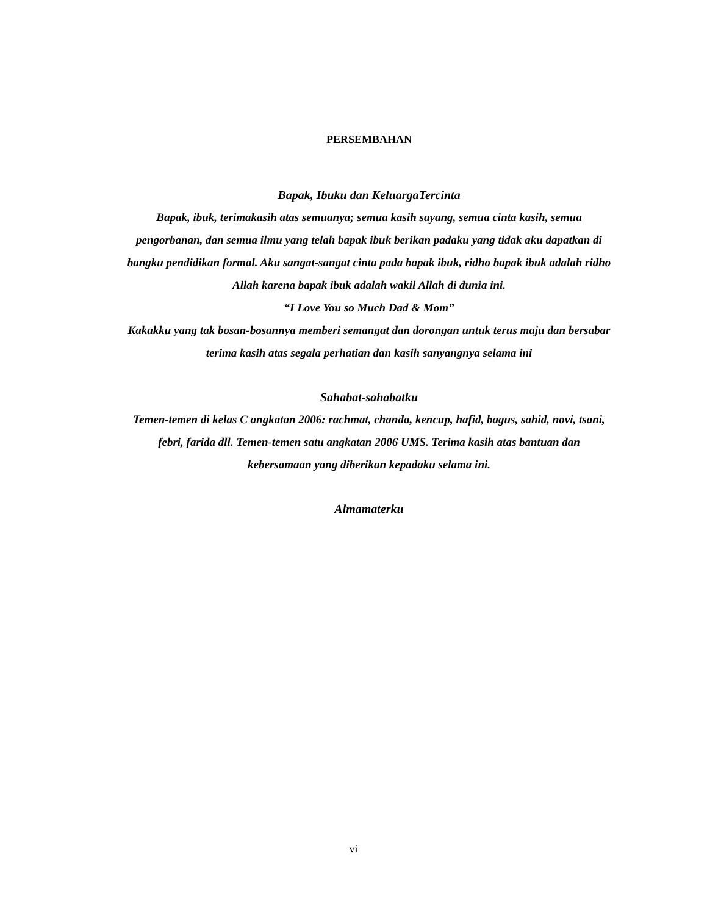PERSEMBAHAN
Bapak, Ibuku dan KeluargaTercinta
Bapak, ibuk, terimakasih atas semuanya; semua kasih sayang, semua cinta kasih, semua pengorbanan, dan semua ilmu yang telah bapak ibuk berikan padaku yang tidak aku dapatkan di bangku pendidikan formal. Aku sangat-sangat cinta pada bapak ibuk, ridho bapak ibuk adalah ridho Allah karena bapak ibuk adalah wakil Allah di dunia ini.
“I Love You so Much Dad & Mom”
Kakakku yang tak bosan-bosannya memberi semangat dan dorongan untuk terus maju dan bersabar terima kasih atas segala perhatian dan kasih sanyangnya selama ini
Sahabat-sahabatku
Temen-temen di kelas C angkatan 2006: rachmat, chanda, kencup, hafid, bagus, sahid, novi, tsani, febri, farida dll. Temen-temen satu angkatan 2006 UMS. Terima kasih atas bantuan dan kebersamaan yang diberikan kepadaku selama ini.
Almamaterku
vi